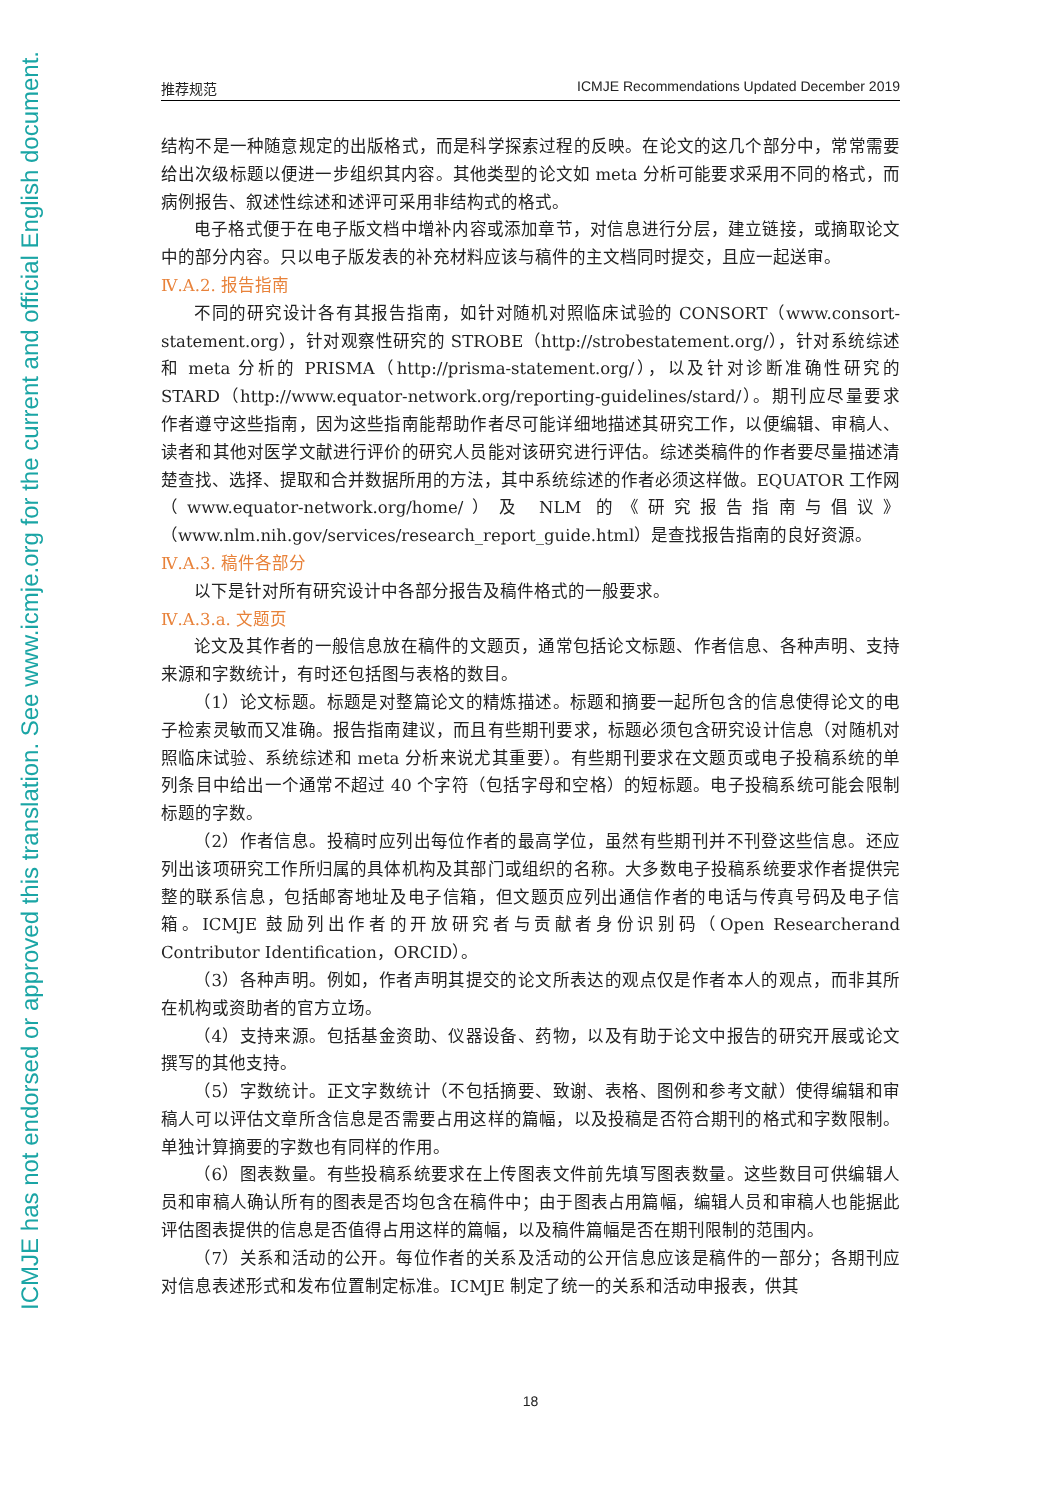ICMJE has not endorsed or approved this translation. See www.icmje.org for the current and official English document.
推荐规范 ICMJE Recommendations Updated December 2019
结构不是一种随意规定的出版格式，而是科学探索过程的反映。在论文的这几个部分中，常常需要给出次级标题以便进一步组织其内容。其他类型的论文如 meta 分析可能要求采用不同的格式，而病例报告、叙述性综述和述评可采用非结构式的格式。
电子格式便于在电子版文档中增补内容或添加章节，对信息进行分层，建立链接，或摘取论文中的部分内容。只以电子版发表的补充材料应该与稿件的主文档同时提交，且应一起送审。
Ⅳ.A.2. 报告指南
不同的研究设计各有其报告指南，如针对随机对照临床试验的 CONSORT（www.consort-statement.org），针对观察性研究的 STROBE（http://strobestatement.org/），针对系统综述和 meta 分析的 PRISMA（http://prisma-statement.org/），以及针对诊断准确性研究的 STARD（http://www.equator-network.org/reporting-guidelines/stard/）。期刊应尽量要求作者遵守这些指南，因为这些指南能帮助作者尽可能详细地描述其研究工作，以便编辑、审稿人、读者和其他对医学文献进行评价的研究人员能对该研究进行评估。综述类稿件的作者要尽量描述清楚查找、选择、提取和合并数据所用的方法，其中系统综述的作者必须这样做。EQUATOR 工作网（www.equator-network.org/home/）及 NLM 的《研究报告指南与倡议》（www.nlm.nih.gov/services/research_report_guide.html）是查找报告指南的良好资源。
Ⅳ.A.3. 稿件各部分
以下是针对所有研究设计中各部分报告及稿件格式的一般要求。
Ⅳ.A.3.a. 文题页
论文及其作者的一般信息放在稿件的文题页，通常包括论文标题、作者信息、各种声明、支持来源和字数统计，有时还包括图与表格的数目。
（1）论文标题。标题是对整篇论文的精炼描述。标题和摘要一起所包含的信息使得论文的电子检索灵敏而又准确。报告指南建议，而且有些期刊要求，标题必须包含研究设计信息（对随机对照临床试验、系统综述和 meta 分析来说尤其重要）。有些期刊要求在文题页或电子投稿系统的单列条目中给出一个通常不超过 40 个字符（包括字母和空格）的短标题。电子投稿系统可能会限制标题的字数。
（2）作者信息。投稿时应列出每位作者的最高学位，虽然有些期刊并不刊登这些信息。还应列出该项研究工作所归属的具体机构及其部门或组织的名称。大多数电子投稿系统要求作者提供完整的联系信息，包括邮寄地址及电子信箱，但文题页应列出通信作者的电话与传真号码及电子信箱。ICMJE 鼓励列出作者的开放研究者与贡献者身份识别码（Open Researcherand Contributor Identification，ORCID）。
（3）各种声明。例如，作者声明其提交的论文所表达的观点仅是作者本人的观点，而非其所在机构或资助者的官方立场。
（4）支持来源。包括基金资助、仪器设备、药物，以及有助于论文中报告的研究开展或论文撰写的其他支持。
（5）字数统计。正文字数统计（不包括摘要、致谢、表格、图例和参考文献）使得编辑和审稿人可以评估文章所含信息是否需要占用这样的篇幅，以及投稿是否符合期刊的格式和字数限制。单独计算摘要的字数也有同样的作用。
（6）图表数量。有些投稿系统要求在上传图表文件前先填写图表数量。这些数目可供编辑人员和审稿人确认所有的图表是否均包含在稿件中；由于图表占用篇幅，编辑人员和审稿人也能据此评估图表提供的信息是否值得占用这样的篇幅，以及稿件篇幅是否在期刊限制的范围内。
（7）关系和活动的公开。每位作者的关系及活动的公开信息应该是稿件的一部分；各期刊应对信息表述形式和发布位置制定标准。ICMJE 制定了统一的关系和活动申报表，供其
18